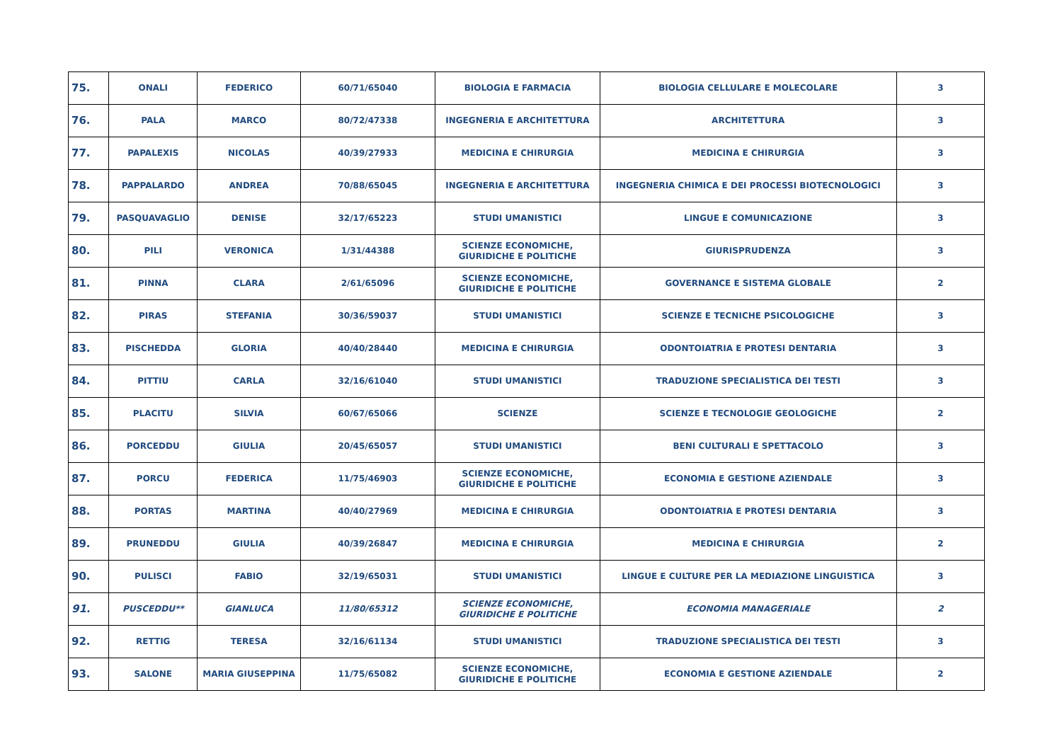| 75. | ONALI | FEDERICO | 60/71/65040 | BIOLOGIA E FARMACIA | BIOLOGIA CELLULARE E MOLECOLARE | 3 |
| 76. | PALA | MARCO | 80/72/47338 | INGEGNERIA E ARCHITETTURA | ARCHITETTURA | 3 |
| 77. | PAPALEXIS | NICOLAS | 40/39/27933 | MEDICINA E CHIRURGIA | MEDICINA E CHIRURGIA | 3 |
| 78. | PAPPALARDO | ANDREA | 70/88/65045 | INGEGNERIA E ARCHITETTURA | INGEGNERIA CHIMICA E DEI PROCESSI BIOTECNOLOGICI | 3 |
| 79. | PASQUAVAGLIO | DENISE | 32/17/65223 | STUDI UMANISTICI | LINGUE E COMUNICAZIONE | 3 |
| 80. | PILI | VERONICA | 1/31/44388 | SCIENZE ECONOMICHE, GIURIDICHE E POLITICHE | GIURISPRUDENZA | 3 |
| 81. | PINNA | CLARA | 2/61/65096 | SCIENZE ECONOMICHE, GIURIDICHE E POLITICHE | GOVERNANCE E SISTEMA GLOBALE | 2 |
| 82. | PIRAS | STEFANIA | 30/36/59037 | STUDI UMANISTICI | SCIENZE E TECNICHE PSICOLOGICHE | 3 |
| 83. | PISCHEDDA | GLORIA | 40/40/28440 | MEDICINA E CHIRURGIA | ODONTOIATRIA E PROTESI DENTARIA | 3 |
| 84. | PITTIU | CARLA | 32/16/61040 | STUDI UMANISTICI | TRADUZIONE SPECIALISTICA DEI TESTI | 3 |
| 85. | PLACITU | SILVIA | 60/67/65066 | SCIENZE | SCIENZE E TECNOLOGIE GEOLOGICHE | 2 |
| 86. | PORCEDDU | GIULIA | 20/45/65057 | STUDI UMANISTICI | BENI CULTURALI E SPETTACOLO | 3 |
| 87. | PORCU | FEDERICA | 11/75/46903 | SCIENZE ECONOMICHE, GIURIDICHE E POLITICHE | ECONOMIA E GESTIONE AZIENDALE | 3 |
| 88. | PORTAS | MARTINA | 40/40/27969 | MEDICINA E CHIRURGIA | ODONTOIATRIA E PROTESI DENTARIA | 3 |
| 89. | PRUNEDDU | GIULIA | 40/39/26847 | MEDICINA E CHIRURGIA | MEDICINA E CHIRURGIA | 2 |
| 90. | PULISCI | FABIO | 32/19/65031 | STUDI UMANISTICI | LINGUE E CULTURE PER LA MEDIAZIONE LINGUISTICA | 3 |
| 91. | PUSCEDDU** | GIANLUCA | 11/80/65312 | SCIENZE ECONOMICHE, GIURIDICHE E POLITICHE | ECONOMIA MANAGERIALE | 2 |
| 92. | RETTIG | TERESA | 32/16/61134 | STUDI UMANISTICI | TRADUZIONE SPECIALISTICA DEI TESTI | 3 |
| 93. | SALONE | MARIA GIUSEPPINA | 11/75/65082 | SCIENZE ECONOMICHE, GIURIDICHE E POLITICHE | ECONOMIA E GESTIONE AZIENDALE | 2 |